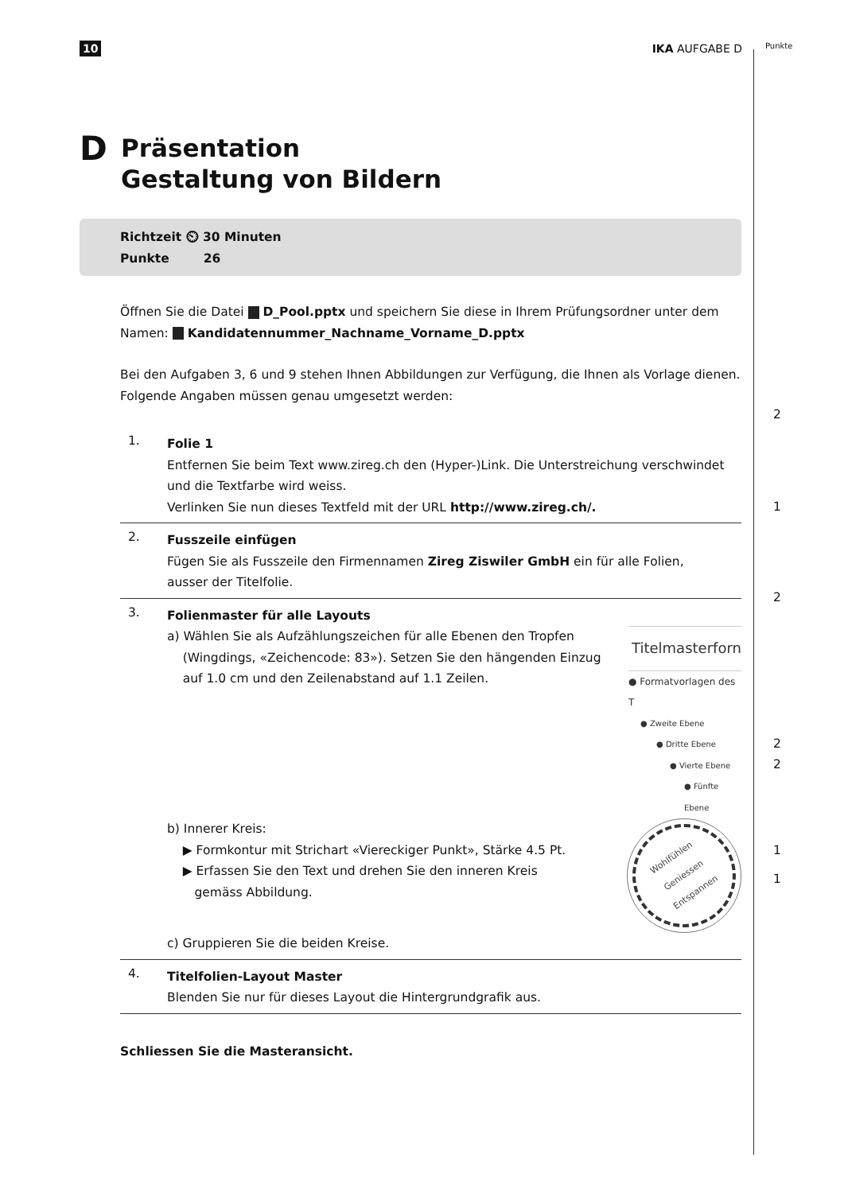10 IKA AUFGABE D
Punkte
D Präsentation
Gestaltung von Bildern
Richtzeit ⏲ 30 Minuten
Punkte 26
Öffnen Sie die Datei D_Pool.pptx und speichern Sie diese in Ihrem Prüfungsordner unter dem Namen: Kandidatennummer_Nachname_Vorname_D.pptx
Bei den Aufgaben 3, 6 und 9 stehen Ihnen Abbildungen zur Verfügung, die Ihnen als Vorlage dienen. Folgende Angaben müssen genau umgesetzt werden:
1.
Folie 1
Entfernen Sie beim Text www.zireg.ch den (Hyper-)Link. Die Unterstreichung verschwindet
und die Textfarbe wird weiss.
Verlinken Sie nun dieses Textfeld mit der URL http://www.zireg.ch/.
2
2.
Fusszeile einfügen
Fügen Sie als Fusszeile den Firmennamen Zireg Ziswiler GmbH ein für alle Folien,
ausser der Titelfolie.
1
3.
Folienmaster für alle Layouts
a) Wählen Sie als Aufzählungszeichen für alle Ebenen den Tropfen
(Wingdings, «Zeichencode: 83»). Setzen Sie den hängenden Einzug
auf 1.0 cm und den Zeilenabstand auf 1.1 Zeilen.
Titelmasterforn
● Formatvorlagen des T
● Zweite Ebene
● Dritte Ebene
● Vierte Ebene
● Fünfte Ebene
b) Innerer Kreis:
▶ Formkontur mit Strichart «Viereckiger Punkt», Stärke 4.5 Pt.
▶ Erfassen Sie den Text und drehen Sie den inneren Kreis
gemäss Abbildung.
Wohlfühlen
Geniessen
Entspannen
c) Gruppieren Sie die beiden Kreise.
2
2
2
1
4.
Titelfolien-Layout Master
Blenden Sie nur für dieses Layout die Hintergrundgrafik aus.
1
Schliessen Sie die Masteransicht.